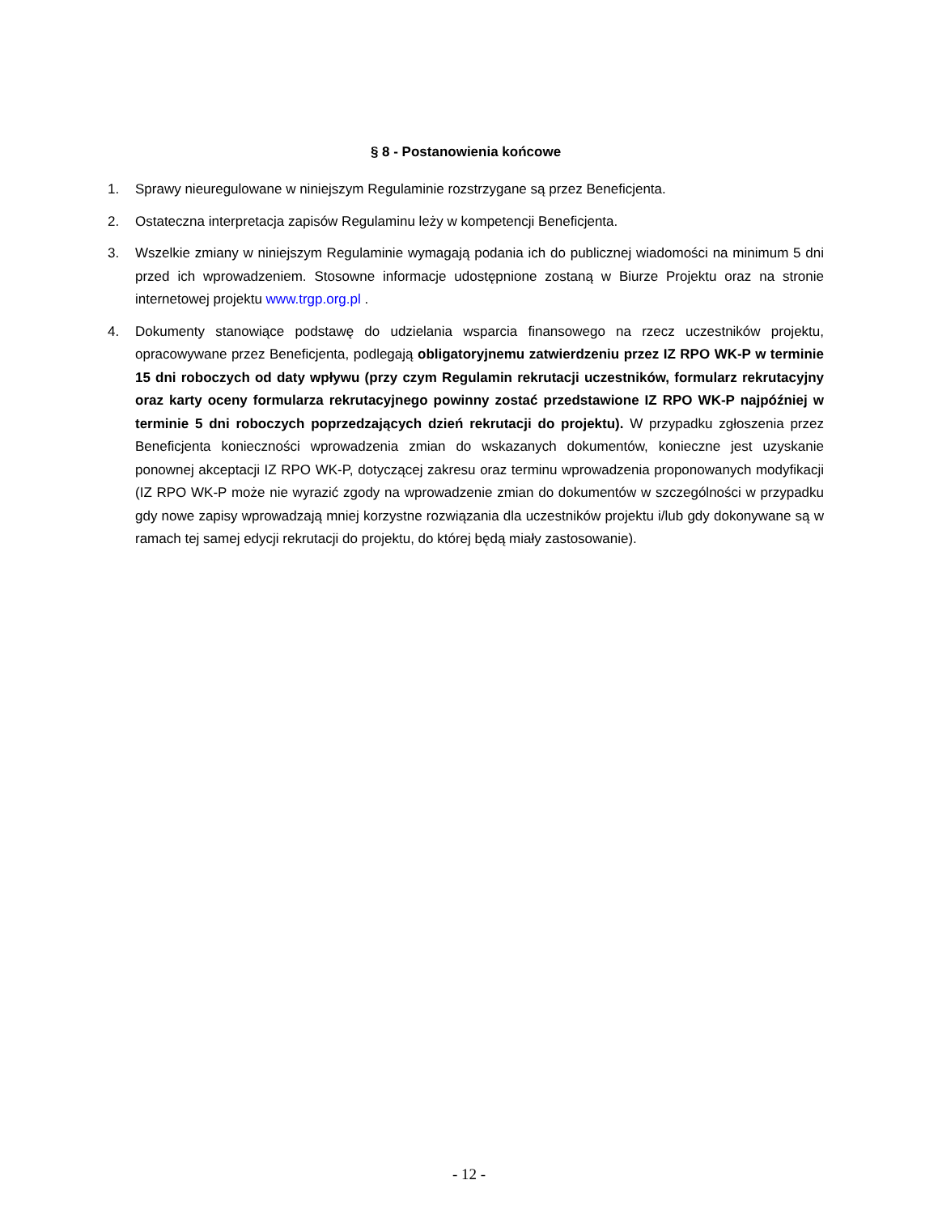§ 8 - Postanowienia końcowe
1. Sprawy nieuregulowane w niniejszym Regulaminie rozstrzygane są przez Beneficjenta.
2. Ostateczna interpretacja zapisów Regulaminu leży w kompetencji Beneficjenta.
3. Wszelkie zmiany w niniejszym Regulaminie wymagają podania ich do publicznej wiadomości na minimum 5 dni przed ich wprowadzeniem. Stosowne informacje udostępnione zostaną w Biurze Projektu oraz na stronie internetowej projektu www.trgp.org.pl .
4. Dokumenty stanowiące podstawę do udzielania wsparcia finansowego na rzecz uczestników projektu, opracowywane przez Beneficjenta, podlegają obligatoryjnemu zatwierdzeniu przez IZ RPO WK-P w terminie 15 dni roboczych od daty wpływu (przy czym Regulamin rekrutacji uczestników, formularz rekrutacyjny oraz karty oceny formularza rekrutacyjnego powinny zostać przedstawione IZ RPO WK-P najpóźniej w terminie 5 dni roboczych poprzedzających dzień rekrutacji do projektu). W przypadku zgłoszenia przez Beneficjenta konieczności wprowadzenia zmian do wskazanych dokumentów, konieczne jest uzyskanie ponownej akceptacji IZ RPO WK-P, dotyczącej zakresu oraz terminu wprowadzenia proponowanych modyfikacji (IZ RPO WK-P może nie wyrazić zgody na wprowadzenie zmian do dokumentów w szczególności w przypadku gdy nowe zapisy wprowadzają mniej korzystne rozwiązania dla uczestników projektu i/lub gdy dokonywane są w ramach tej samej edycji rekrutacji do projektu, do której będą miały zastosowanie).
- 12 -